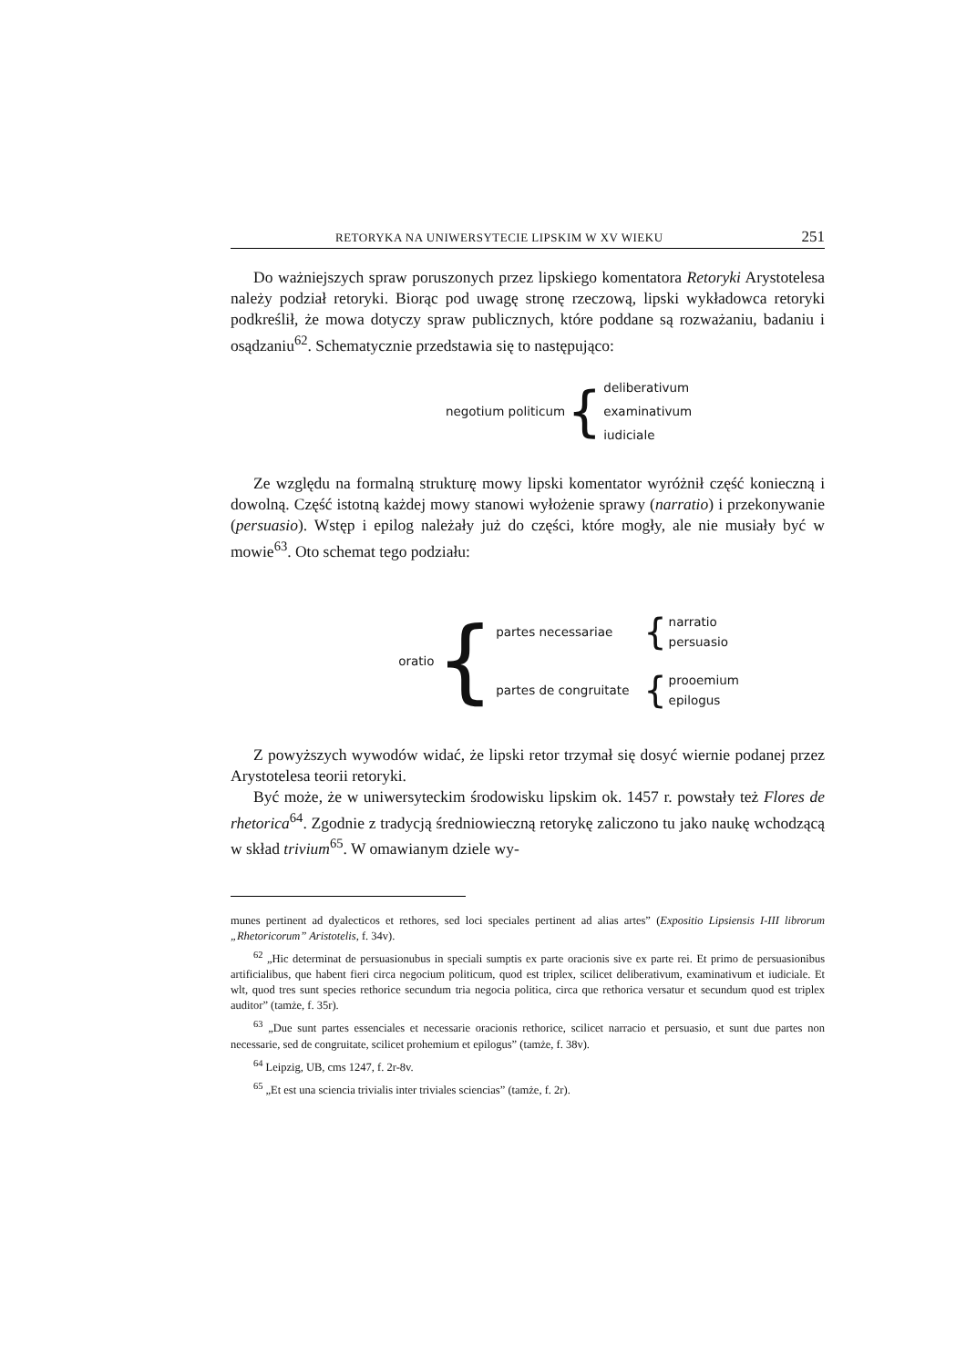RETORYKA NA UNIWERSYTECIE LIPSKIM W XV WIEKU 251
Do ważniejszych spraw poruszonych przez lipskiego komentatora Retoryki Arystotelesa należy podział retoryki. Biorąc pod uwagę stronę rzeczową, lipski wykładowca retoryki podkreślił, że mowa dotyczy spraw publicznych, które poddane są rozważaniu, badaniu i osądzaniu<sup>62</sup>. Schematycznie przedstawia się to następująco:
negotium politicum {
deliberativum
examinativum
iudiciale
Ze względu na formalną strukturę mowy lipski komentator wyróżnił część konieczną i dowolną. Część istotną każdej mowy stanowi wyłożenie sprawy (narratio) i przekonywanie (persuasio). Wstęp i epilog należały już do części, które mogły, ale nie musiały być w mowie<sup>63</sup>. Oto schemat tego podziału:
oratio {
partes necessariae {
narratio
persuasio
partes de congruitate {
prooemium
epilogus
Z powyższych wywodów widać, że lipski retor trzymał się dosyć wiernie podanej przez Arystotelesa teorii retoryki.
Być może, że w uniwersyteckim środowisku lipskim ok. 1457 r. powstały też Flores de rhetorica<sup>64</sup>. Zgodnie z tradycją średniowieczną retorykę zaliczono tu jako naukę wchodzącą w skład trivium<sup>65</sup>. W omawianym dziele wy-
munes pertinent ad dyalecticos et rethores, sed loci speciales pertinent ad alias artes” (Expositio Lipsiensis I-III librorum „Rhetoricorum” Aristotelis, f. 34v).
<sup>62</sup> „Hic determinat de persuasionubus in speciali sumptis ex parte oracionis sive ex parte rei. Et primo de persuasionibus artificialibus, que habent fieri circa negocium politicum, quod est triplex, scilicet deliberativum, examinativum et iudiciale. Et wlt, quod tres sunt species rethorice secundum tria negocia politica, circa que rethorica versatur et secundum quod est triplex auditor” (tamże, f. 35r).
<sup>63</sup> „Due sunt partes essenciales et necessarie oracionis rethorice, scilicet narracio et persuasio, et sunt due partes non necessarie, sed de congruitate, scilicet prohemium et epilogus” (tamże, f. 38v).
<sup>64</sup> Leipzig, UB, cms 1247, f. 2r-8v.
<sup>65</sup> „Et est una sciencia trivialis inter triviales sciencias” (tamże, f. 2r).